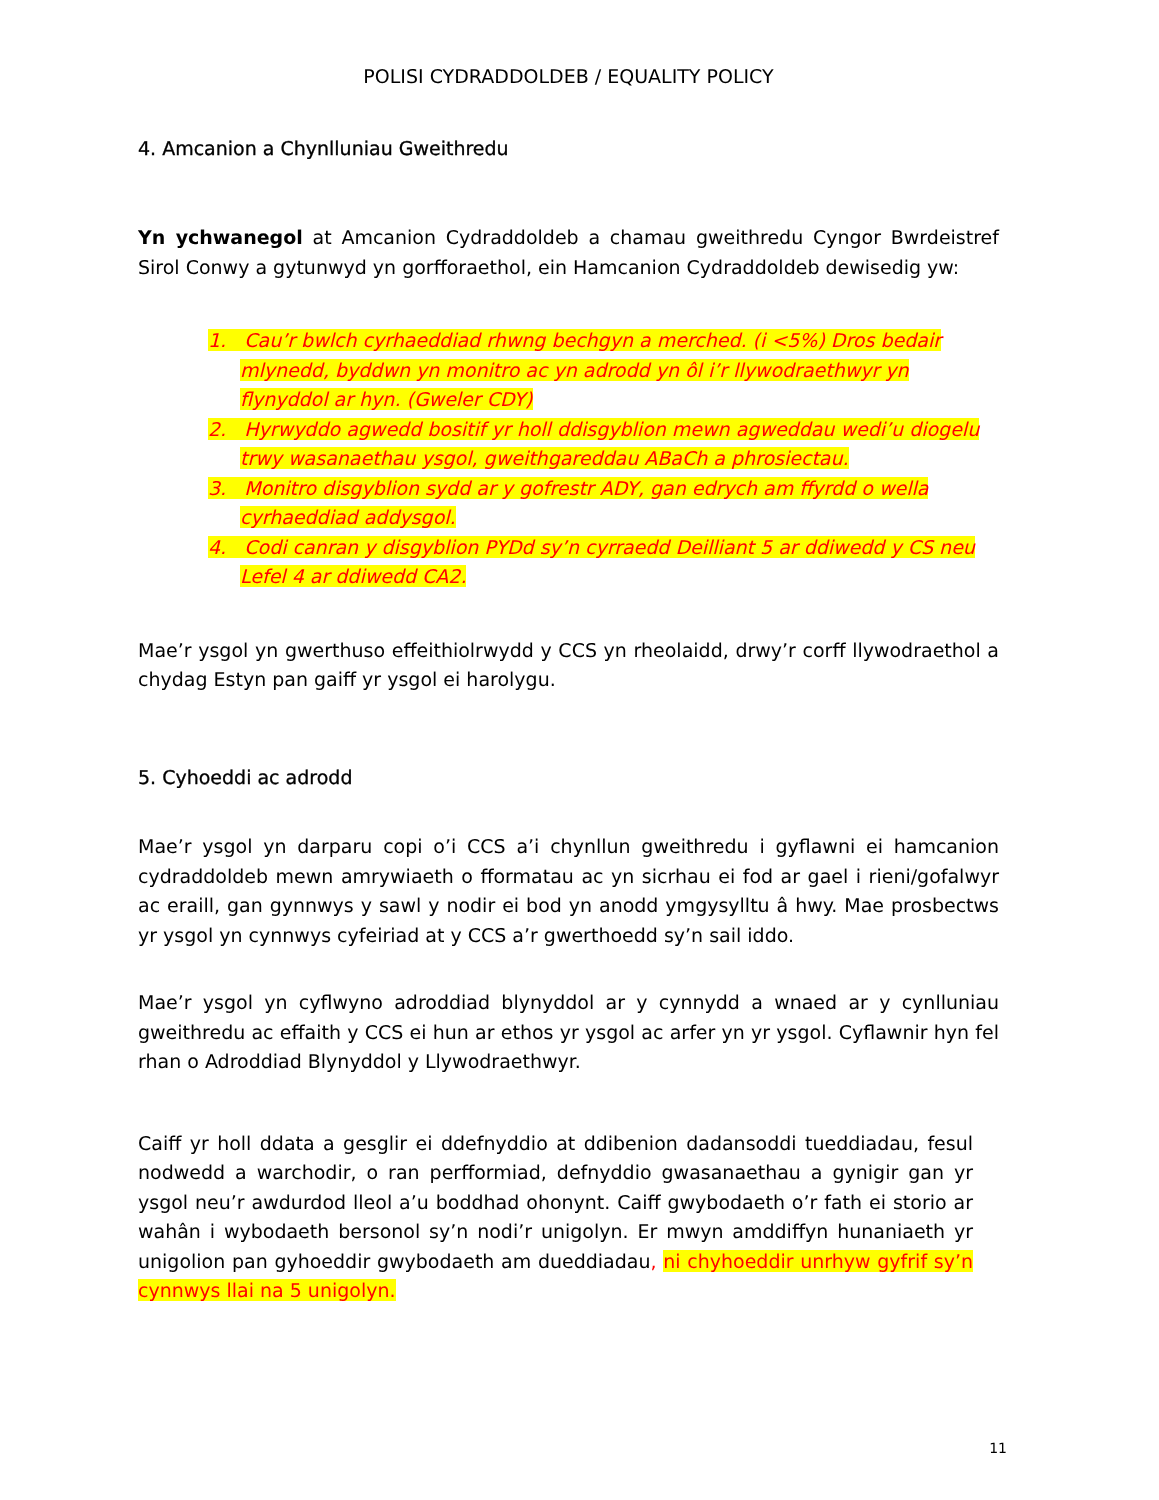POLISI CYDRADDOLDEB / EQUALITY POLICY
4. Amcanion a Chynlluniau Gweithredu
Yn ychwanegol at Amcanion Cydraddoldeb a chamau gweithredu Cyngor Bwrdeistref Sirol Conwy a gytunwyd yn gorfforaethol, ein Hamcanion Cydraddoldeb dewisedig yw:
1. Cau’r bwlch cyrhaeddiad rhwng bechgyn a merched. (i <5%) Dros bedair mlynedd, byddwn yn monitro ac yn adrodd yn ôl i’r llywodraethwyr yn flynyddol ar hyn. (Gweler CDY)
2. Hyrwyddo agwedd bositif yr holl ddisgyblion mewn agweddau wedi’u diogelu trwy wasanaethau ysgol, gweithgareddau ABaCh a phrosiectau.
3. Monitro disgyblion sydd ar y gofrestr ADY, gan edrych am ffyrdd o wella cyrhaeddiad addysgol.
4. Codi canran y disgyblion PYDd sy’n cyrraedd Deilliant 5 ar ddiwedd y CS neu Lefel 4 ar ddiwedd CA2.
Mae’r ysgol yn gwerthuso effeithiolrwydd y CCS yn rheolaidd, drwy’r corff llywodraethol a chydag Estyn pan gaiff yr ysgol ei harolygu.
5. Cyhoeddi ac adrodd
Mae’r ysgol yn darparu copi o’i CCS a’i chynllun gweithredu i gyflawni ei hamcanion cydraddoldeb mewn amrywiaeth o fformatau ac yn sicrhau ei fod ar gael i rieni/gofalwyr ac eraill, gan gynnwys y sawl y nodir ei bod yn anodd ymgysylltu â hwy. Mae prosbectws yr ysgol yn cynnwys cyfeiriad at y CCS a’r gwerthoedd sy’n sail iddo.
Mae’r ysgol yn cyflwyno adroddiad blynyddol ar y cynnydd a wnaed ar y cynlluniau gweithredu ac effaith y CCS ei hun ar ethos yr ysgol ac arfer yn yr ysgol. Cyflawnir hyn fel rhan o Adroddiad Blynyddol y Llywodraethwyr.
Caiff yr holl ddata a gesglir ei ddefnyddio at ddibenion dadansoddi tueddiadau, fesul nodwedd a warchodir, o ran perfformiad, defnyddio gwasanaethau a gynigir gan yr ysgol neu’r awdurdod lleol a’u boddhad ohonynt. Caiff gwybodaeth o’r fath ei storio ar wahân i wybodaeth bersonol sy’n nodi’r unigolyn. Er mwyn amddiffyn hunaniaeth yr unigolion pan gyhoeddir gwybodaeth am dueddiadau, ni chyhoeddir unrhyw gyfrif sy’n cynnwys llai na 5 unigolyn.
11